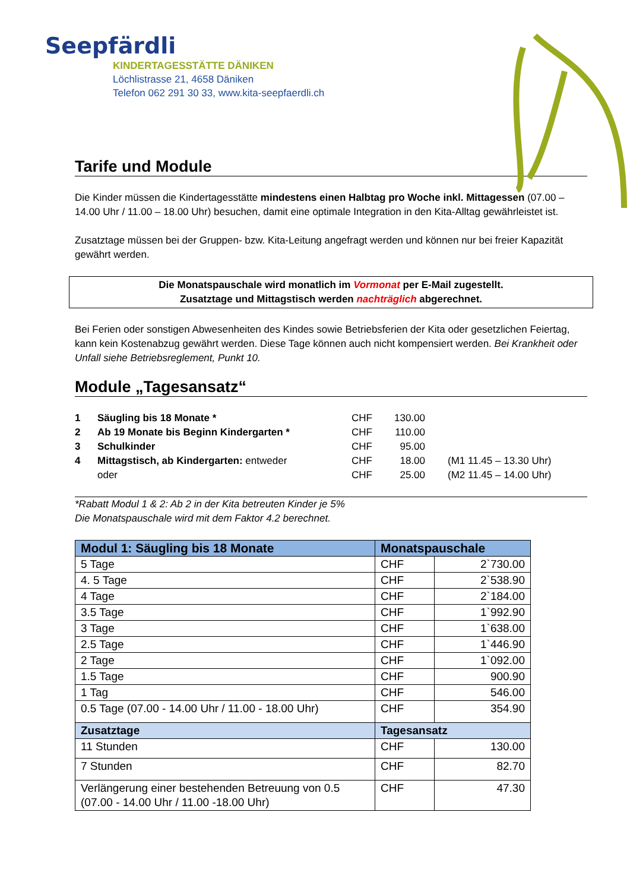Seepfärdli
KINDERTAGESSTÄTTE DÄNIKEN
Löchlistrasse 21, 4658 Däniken
Telefon 062 291 30 33, www.kita-seepfaerdli.ch
Tarife und Module
Die Kinder müssen die Kindertagesstätte mindestens einen Halbtag pro Woche inkl. Mittagessen (07.00 – 14.00 Uhr / 11.00 – 18.00 Uhr) besuchen, damit eine optimale Integration in den Kita-Alltag gewährleistet ist.
Zusatztage müssen bei der Gruppen- bzw. Kita-Leitung angefragt werden und können nur bei freier Kapazität gewährt werden.
Die Monatspauschale wird monatlich im Vormonat per E-Mail zugestellt.
Zusatztage und Mittagstisch werden nachträglich abgerechnet.
Bei Ferien oder sonstigen Abwesenheiten des Kindes sowie Betriebsferien der Kita oder gesetzlichen Feiertag, kann kein Kostenabzug gewährt werden. Diese Tage können auch nicht kompensiert werden. Bei Krankheit oder Unfall siehe Betriebsreglement, Punkt 10.
Module „Tagesansatz“
| 1 | Säugling bis 18 Monate * | CHF | 130.00 | |
| 2 | Ab 19 Monate bis Beginn Kindergarten * | CHF | 110.00 | |
| 3 | Schulkinder | CHF | 95.00 | |
| 4 | Mittagstisch, ab Kindergarten: entweder | CHF | 18.00 | (M1 11.45 – 13.30 Uhr) |
| | oder | CHF | 25.00 | (M2 11.45 – 14.00 Uhr) |
*Rabatt Modul 1 & 2: Ab 2 in der Kita betreuten Kinder je 5%
Die Monatspauschale wird mit dem Faktor 4.2 berechnet.
| Modul 1: Säugling bis 18 Monate | Monatspauschale | |
| --- | --- | --- |
| 5 Tage | CHF | 2`730.00 |
| 4. 5 Tage | CHF | 2`538.90 |
| 4 Tage | CHF | 2`184.00 |
| 3.5 Tage | CHF | 1`992.90 |
| 3 Tage | CHF | 1`638.00 |
| 2.5 Tage | CHF | 1`446.90 |
| 2 Tage | CHF | 1`092.00 |
| 1.5 Tage | CHF | 900.90 |
| 1 Tag | CHF | 546.00 |
| 0.5 Tage (07.00 - 14.00 Uhr / 11.00 - 18.00 Uhr) | CHF | 354.90 |
| Zusatztage | Tagesansatz | |
| 11 Stunden | CHF | 130.00 |
| 7 Stunden | CHF | 82.70 |
| Verlängerung einer bestehenden Betreuung von 0.5 (07.00 - 14.00 Uhr / 11.00 -18.00 Uhr) | CHF | 47.30 |